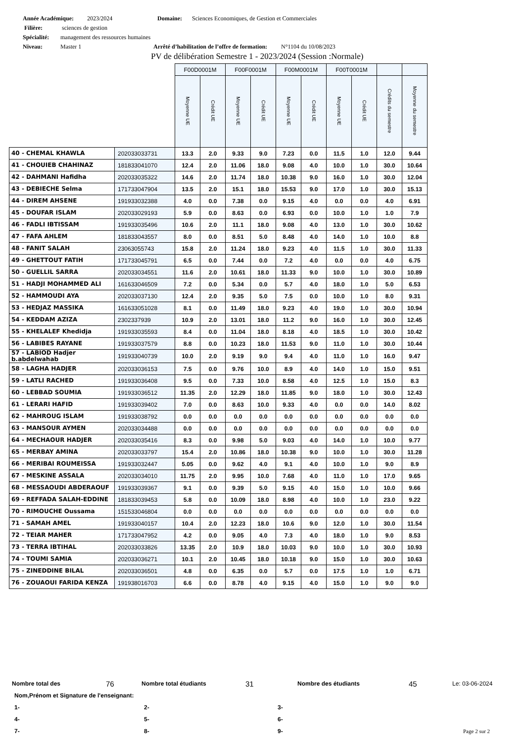Année Académique: 2023/2024 Domaine: Sciences Economiques, de Gestion et Commerciales
Filière: sciences de gestion
Spécialité: management des ressources humaines
Niveau: Master 1 Arrêté d’habilitation de l’offre de formation: N°1104 du 10/08/2023
PV de délibération Semestre 1 - 2023/2024 (Session :Normale)
| | | F00D0001M | | F00F0001M | | F00M0001M | | F00T0001M | | | |
| | | Moyenne UE | Crédit UE | Moyenne UE | Crédit UE | Moyenne UE | Crédit UE | Moyenne UE | Crédit UE | Crédits du semestre | Moyenne du semestre |
| 40 - CHEMAL KHAWLA | 202033033731 | 13.3 | 2.0 | 9.33 | 9.0 | 7.23 | 0.0 | 11.5 | 1.0 | 12.0 | 9.44 |
| 41 - CHOUIEB CHAHINAZ | 181833041070 | 12.4 | 2.0 | 11.06 | 18.0 | 9.08 | 4.0 | 10.0 | 1.0 | 30.0 | 10.64 |
| 42 - DAHMANI Hafidha | 202033035322 | 14.6 | 2.0 | 11.74 | 18.0 | 10.38 | 9.0 | 16.0 | 1.0 | 30.0 | 12.04 |
| 43 - DEBIECHE Selma | 171733047904 | 13.5 | 2.0 | 15.1 | 18.0 | 15.53 | 9.0 | 17.0 | 1.0 | 30.0 | 15.13 |
| 44 - DIREM AHSENE | 191933032388 | 4.0 | 0.0 | 7.38 | 0.0 | 9.15 | 4.0 | 0.0 | 0.0 | 4.0 | 6.91 |
| 45 - DOUFAR ISLAM | 202033029193 | 5.9 | 0.0 | 8.63 | 0.0 | 6.93 | 0.0 | 10.0 | 1.0 | 1.0 | 7.9 |
| 46 - FADLI IBTISSAM | 191933035496 | 10.6 | 2.0 | 11.1 | 18.0 | 9.08 | 4.0 | 13.0 | 1.0 | 30.0 | 10.62 |
| 47 - FAFA AHLEM | 181833043557 | 8.0 | 0.0 | 8.51 | 5.0 | 8.48 | 4.0 | 14.0 | 1.0 | 10.0 | 8.8 |
| 48 - FANIT SALAH | 23063055743 | 15.8 | 2.0 | 11.24 | 18.0 | 9.23 | 4.0 | 11.5 | 1.0 | 30.0 | 11.33 |
| 49 - GHETTOUT FATIH | 171733045791 | 6.5 | 0.0 | 7.44 | 0.0 | 7.2 | 4.0 | 0.0 | 0.0 | 4.0 | 6.75 |
| 50 - GUELLIL SARRA | 202033034551 | 11.6 | 2.0 | 10.61 | 18.0 | 11.33 | 9.0 | 10.0 | 1.0 | 30.0 | 10.89 |
| 51 - HADJI MOHAMMED ALI | 161633046509 | 7.2 | 0.0 | 5.34 | 0.0 | 5.7 | 4.0 | 18.0 | 1.0 | 5.0 | 6.53 |
| 52 - HAMMOUDI AYA | 202033037130 | 12.4 | 2.0 | 9.35 | 5.0 | 7.5 | 0.0 | 10.0 | 1.0 | 8.0 | 9.31 |
| 53 - HEDJAZ MASSIKA | 161633051028 | 8.1 | 0.0 | 11.49 | 18.0 | 9.23 | 4.0 | 19.0 | 1.0 | 30.0 | 10.94 |
| 54 - KEDDAM AZIZA | 2302337939 | 10.9 | 2.0 | 13.01 | 18.0 | 11.2 | 9.0 | 16.0 | 1.0 | 30.0 | 12.45 |
| 55 - KHELALEF Khedidja | 191933035593 | 8.4 | 0.0 | 11.04 | 18.0 | 8.18 | 4.0 | 18.5 | 1.0 | 30.0 | 10.42 |
| 56 - LABIBES RAYANE | 191933037579 | 8.8 | 0.0 | 10.23 | 18.0 | 11.53 | 9.0 | 11.0 | 1.0 | 30.0 | 10.44 |
| 57 - LABIOD Hadjer b.abdelwahab | 191933040739 | 10.0 | 2.0 | 9.19 | 9.0 | 9.4 | 4.0 | 11.0 | 1.0 | 16.0 | 9.47 |
| 58 - LAGHA HADJER | 202033036153 | 7.5 | 0.0 | 9.76 | 10.0 | 8.9 | 4.0 | 14.0 | 1.0 | 15.0 | 9.51 |
| 59 - LATLI RACHED | 191933036408 | 9.5 | 0.0 | 7.33 | 10.0 | 8.58 | 4.0 | 12.5 | 1.0 | 15.0 | 8.3 |
| 60 - LEBBAD SOUMIA | 191933036512 | 11.35 | 2.0 | 12.29 | 18.0 | 11.85 | 9.0 | 18.0 | 1.0 | 30.0 | 12.43 |
| 61 - LERARI HAFID | 191933039402 | 7.0 | 0.0 | 8.63 | 10.0 | 9.33 | 4.0 | 0.0 | 0.0 | 14.0 | 8.02 |
| 62 - MAHROUG ISLAM | 191933038792 | 0.0 | 0.0 | 0.0 | 0.0 | 0.0 | 0.0 | 0.0 | 0.0 | 0.0 | 0.0 |
| 63 - MANSOUR AYMEN | 202033034488 | 0.0 | 0.0 | 0.0 | 0.0 | 0.0 | 0.0 | 0.0 | 0.0 | 0.0 | 0.0 |
| 64 - MECHAOUR HADJER | 202033035416 | 8.3 | 0.0 | 9.98 | 5.0 | 9.03 | 4.0 | 14.0 | 1.0 | 10.0 | 9.77 |
| 65 - MERBAY AMINA | 202033033797 | 15.4 | 2.0 | 10.86 | 18.0 | 10.38 | 9.0 | 10.0 | 1.0 | 30.0 | 11.28 |
| 66 - MERIBAI ROUMEISSA | 191933032447 | 5.05 | 0.0 | 9.62 | 4.0 | 9.1 | 4.0 | 10.0 | 1.0 | 9.0 | 8.9 |
| 67 - MESKINE ASSALA | 202033034010 | 11.75 | 2.0 | 9.95 | 10.0 | 7.68 | 4.0 | 11.0 | 1.0 | 17.0 | 9.65 |
| 68 - MESSAOUDI ABDERAOUF | 191933039367 | 9.1 | 0.0 | 9.39 | 5.0 | 9.15 | 4.0 | 15.0 | 1.0 | 10.0 | 9.66 |
| 69 - REFFADA SALAH-EDDINE | 181833039453 | 5.8 | 0.0 | 10.09 | 18.0 | 8.98 | 4.0 | 10.0 | 1.0 | 23.0 | 9.22 |
| 70 - RIMOUCHE Oussama | 151533046804 | 0.0 | 0.0 | 0.0 | 0.0 | 0.0 | 0.0 | 0.0 | 0.0 | 0.0 | 0.0 |
| 71 - SAMAH AMEL | 191933040157 | 10.4 | 2.0 | 12.23 | 18.0 | 10.6 | 9.0 | 12.0 | 1.0 | 30.0 | 11.54 |
| 72 - TEIAR MAHER | 171733047952 | 4.2 | 0.0 | 9.05 | 4.0 | 7.3 | 4.0 | 18.0 | 1.0 | 9.0 | 8.53 |
| 73 - TERRA IBTIHAL | 202033033826 | 13.35 | 2.0 | 10.9 | 18.0 | 10.03 | 9.0 | 10.0 | 1.0 | 30.0 | 10.93 |
| 74 - TOUMI SAMIA | 202033036271 | 10.1 | 2.0 | 10.45 | 18.0 | 10.18 | 9.0 | 15.0 | 1.0 | 30.0 | 10.63 |
| 75 - ZINEDDINE BILAL | 202033036501 | 4.8 | 0.0 | 6.35 | 0.0 | 5.7 | 0.0 | 17.5 | 1.0 | 1.0 | 6.71 |
| 76 - ZOUAOUI FARIDA KENZA | 191938016703 | 6.6 | 0.0 | 8.78 | 4.0 | 9.15 | 4.0 | 15.0 | 1.0 | 9.0 | 9.0 |
Nombre total des 76 Nombre total étudiants 31 Nombre des étudiants 45 Le: 03-06-2024
Nom,Prénom et Signature de l'enseignant:
1- 2- 3-
4- 5- 6-
7- 8- 9- Page 2 sur 2